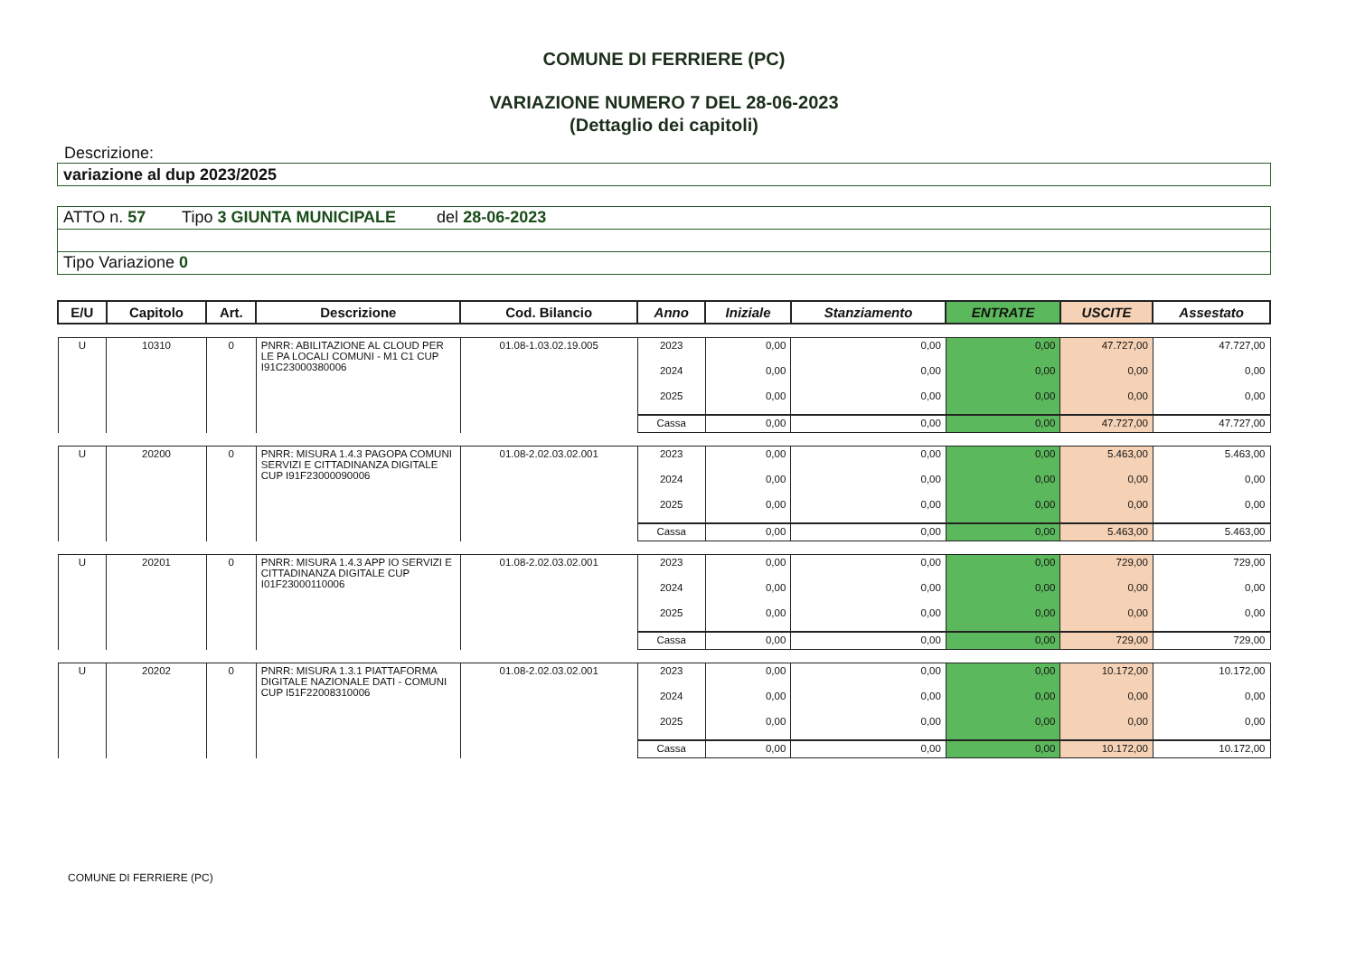COMUNE DI FERRIERE (PC)
VARIAZIONE NUMERO 7 DEL 28-06-2023
(Dettaglio dei capitoli)
Descrizione:
variazione al dup 2023/2025
ATTO n. 57 Tipo 3 GIUNTA MUNICIPALE del 28-06-2023
Tipo Variazione 0
| E/U | Capitolo | Art. | Descrizione | Cod. Bilancio | Anno | Iniziale | Stanziamento | ENTRATE | USCITE | Assestato |
| --- | --- | --- | --- | --- | --- | --- | --- | --- | --- | --- |
| U | 10310 | 0 | PNRR: ABILITAZIONE AL CLOUD PER LE PA LOCALI COMUNI - M1 C1 CUP I91C23000380006 | 01.08-1.03.02.19.005 | 2023 | 0,00 | 0,00 | 0,00 | 47.727,00 | 47.727,00 |
| | | | | | 2024 | 0,00 | 0,00 | 0,00 | 0,00 | 0,00 |
| | | | | | 2025 | 0,00 | 0,00 | 0,00 | 0,00 | 0,00 |
| | | | | | Cassa | 0,00 | 0,00 | 0,00 | 47.727,00 | 47.727,00 |
| U | 20200 | 0 | PNRR: MISURA 1.4.3 PAGOPA COMUNI SERVIZI E CITTADINANZA DIGITALE CUP I91F23000090006 | 01.08-2.02.03.02.001 | 2023 | 0,00 | 0,00 | 0,00 | 5.463,00 | 5.463,00 |
| | | | | | 2024 | 0,00 | 0,00 | 0,00 | 0,00 | 0,00 |
| | | | | | 2025 | 0,00 | 0,00 | 0,00 | 0,00 | 0,00 |
| | | | | | Cassa | 0,00 | 0,00 | 0,00 | 5.463,00 | 5.463,00 |
| U | 20201 | 0 | PNRR: MISURA 1.4.3 APP IO SERVIZI E CITTADINANZA DIGITALE CUP I01F23000110006 | 01.08-2.02.03.02.001 | 2023 | 0,00 | 0,00 | 0,00 | 729,00 | 729,00 |
| | | | | | 2024 | 0,00 | 0,00 | 0,00 | 0,00 | 0,00 |
| | | | | | 2025 | 0,00 | 0,00 | 0,00 | 0,00 | 0,00 |
| | | | | | Cassa | 0,00 | 0,00 | 0,00 | 729,00 | 729,00 |
| U | 20202 | 0 | PNRR: MISURA 1.3.1 PIATTAFORMA DIGITALE NAZIONALE DATI - COMUNI CUP I51F22008310006 | 01.08-2.02.03.02.001 | 2023 | 0,00 | 0,00 | 0,00 | 10.172,00 | 10.172,00 |
| | | | | | 2024 | 0,00 | 0,00 | 0,00 | 0,00 | 0,00 |
| | | | | | 2025 | 0,00 | 0,00 | 0,00 | 0,00 | 0,00 |
| | | | | | Cassa | 0,00 | 0,00 | 0,00 | 10.172,00 | 10.172,00 |
COMUNE DI FERRIERE (PC)